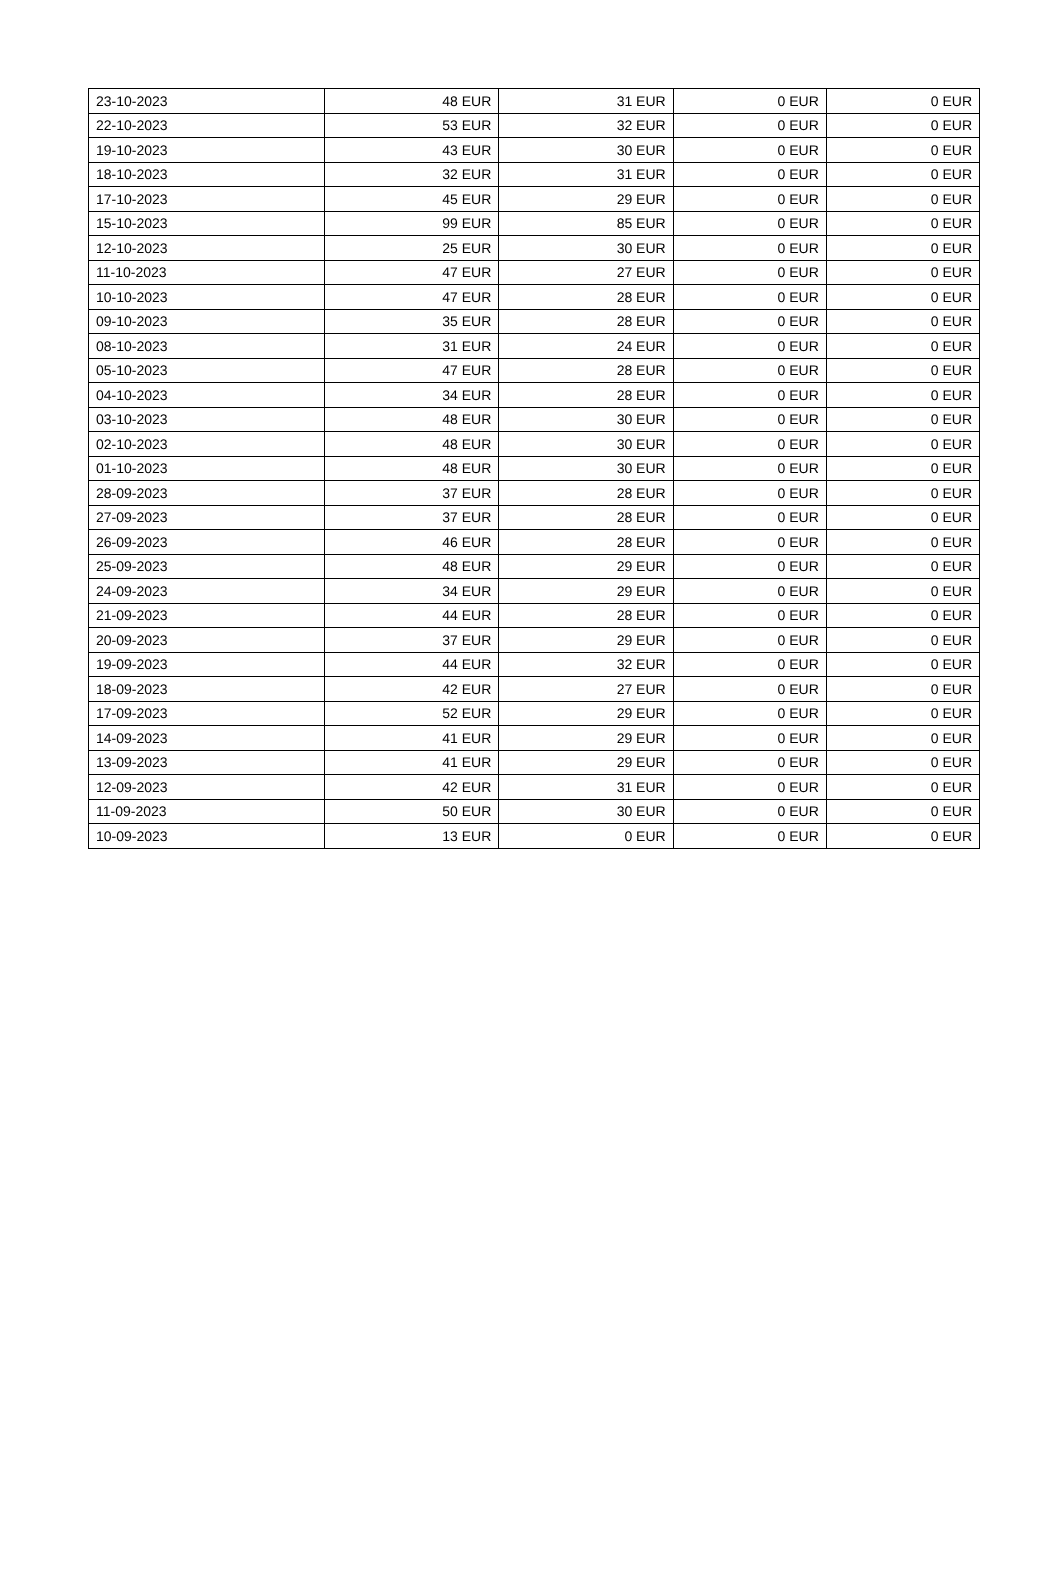| 23-10-2023 | 48 EUR | 31 EUR | 0 EUR | 0 EUR |
| 22-10-2023 | 53 EUR | 32 EUR | 0 EUR | 0 EUR |
| 19-10-2023 | 43 EUR | 30 EUR | 0 EUR | 0 EUR |
| 18-10-2023 | 32 EUR | 31 EUR | 0 EUR | 0 EUR |
| 17-10-2023 | 45 EUR | 29 EUR | 0 EUR | 0 EUR |
| 15-10-2023 | 99 EUR | 85 EUR | 0 EUR | 0 EUR |
| 12-10-2023 | 25 EUR | 30 EUR | 0 EUR | 0 EUR |
| 11-10-2023 | 47 EUR | 27 EUR | 0 EUR | 0 EUR |
| 10-10-2023 | 47 EUR | 28 EUR | 0 EUR | 0 EUR |
| 09-10-2023 | 35 EUR | 28 EUR | 0 EUR | 0 EUR |
| 08-10-2023 | 31 EUR | 24 EUR | 0 EUR | 0 EUR |
| 05-10-2023 | 47 EUR | 28 EUR | 0 EUR | 0 EUR |
| 04-10-2023 | 34 EUR | 28 EUR | 0 EUR | 0 EUR |
| 03-10-2023 | 48 EUR | 30 EUR | 0 EUR | 0 EUR |
| 02-10-2023 | 48 EUR | 30 EUR | 0 EUR | 0 EUR |
| 01-10-2023 | 48 EUR | 30 EUR | 0 EUR | 0 EUR |
| 28-09-2023 | 37 EUR | 28 EUR | 0 EUR | 0 EUR |
| 27-09-2023 | 37 EUR | 28 EUR | 0 EUR | 0 EUR |
| 26-09-2023 | 46 EUR | 28 EUR | 0 EUR | 0 EUR |
| 25-09-2023 | 48 EUR | 29 EUR | 0 EUR | 0 EUR |
| 24-09-2023 | 34 EUR | 29 EUR | 0 EUR | 0 EUR |
| 21-09-2023 | 44 EUR | 28 EUR | 0 EUR | 0 EUR |
| 20-09-2023 | 37 EUR | 29 EUR | 0 EUR | 0 EUR |
| 19-09-2023 | 44 EUR | 32 EUR | 0 EUR | 0 EUR |
| 18-09-2023 | 42 EUR | 27 EUR | 0 EUR | 0 EUR |
| 17-09-2023 | 52 EUR | 29 EUR | 0 EUR | 0 EUR |
| 14-09-2023 | 41 EUR | 29 EUR | 0 EUR | 0 EUR |
| 13-09-2023 | 41 EUR | 29 EUR | 0 EUR | 0 EUR |
| 12-09-2023 | 42 EUR | 31 EUR | 0 EUR | 0 EUR |
| 11-09-2023 | 50 EUR | 30 EUR | 0 EUR | 0 EUR |
| 10-09-2023 | 13 EUR | 0 EUR | 0 EUR | 0 EUR |